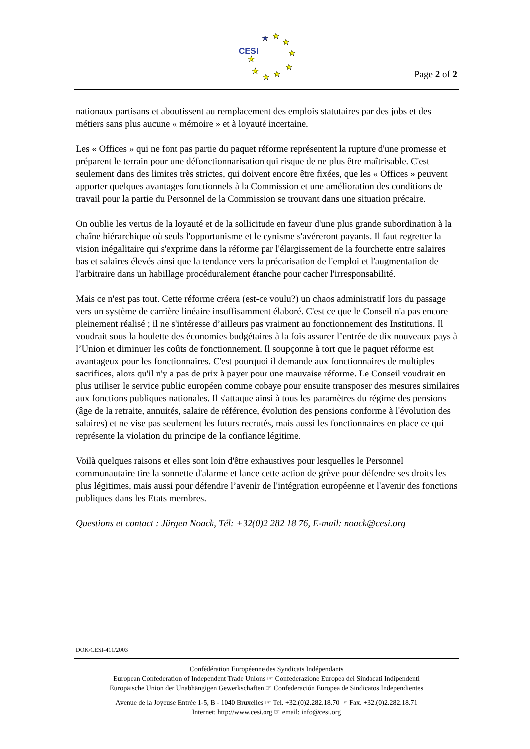CESI
★
★
★
★
★
★
★
★
★
Page 2 of 2
nationaux partisans et aboutissent au remplacement des emplois statutaires par des jobs et des métiers sans plus aucune « mémoire » et à loyauté incertaine.
Les « Offices » qui ne font pas partie du paquet réforme représentent la rupture d'une promesse et préparent le terrain pour une défonctionnarisation qui risque de ne plus être maîtrisable. C'est seulement dans des limites très strictes, qui doivent encore être fixées, que les « Offices » peuvent apporter quelques avantages fonctionnels à la Commission et une amélioration des conditions de travail pour la partie du Personnel de la Commission se trouvant dans une situation précaire.
On oublie les vertus de la loyauté et de la sollicitude en faveur d'une plus grande subordination à la chaîne hiérarchique où seuls l'opportunisme et le cynisme s'avéreront payants. Il faut regretter la vision inégalitaire qui s'exprime dans la réforme par l'élargissement de la fourchette entre salaires bas et salaires élevés ainsi que la tendance vers la précarisation de l'emploi et l'augmentation de l'arbitraire dans un habillage procéduralement étanche pour cacher l'irresponsabilité.
Mais ce n'est pas tout. Cette réforme créera (est-ce voulu?) un chaos administratif lors du passage vers un système de carrière linéaire insuffisamment élaboré. C'est ce que le Conseil n'a pas encore pleinement réalisé ; il ne s'intéresse d’ailleurs pas vraiment au fonctionnement des Institutions. Il voudrait sous la houlette des économies budgétaires à la fois assurer l’entrée de dix nouveaux pays à l’Union et diminuer les coûts de fonctionnement. Il soupçonne à tort que le paquet réforme est avantageux pour les fonctionnaires. C'est pourquoi il demande aux fonctionnaires de multiples sacrifices, alors qu'il n'y a pas de prix à payer pour une mauvaise réforme. Le Conseil voudrait en plus utiliser le service public européen comme cobaye pour ensuite transposer des mesures similaires aux fonctions publiques nationales. Il s'attaque ainsi à tous les paramètres du régime des pensions (âge de la retraite, annuités, salaire de référence, évolution des pensions conforme à l'évolution des salaires) et ne vise pas seulement les futurs recrutés, mais aussi les fonctionnaires en place ce qui représente la violation du principe de la confiance légitime.
Voilà quelques raisons et elles sont loin d'être exhaustives pour lesquelles le Personnel communautaire tire la sonnette d'alarme et lance cette action de grève pour défendre ses droits les plus légitimes, mais aussi pour défendre l’avenir de l'intégration européenne et l'avenir des fonctions publiques dans les Etats membres.
Questions et contact : Jürgen Noack, Tél: +32(0)2 282 18 76, E-mail: noack@cesi.org
DOK/CESI-411/2003
Confédération Européenne des Syndicats Indépendants
European Confederation of Independent Trade Unions ☞ Confederazione Europea dei Sindacati Indipendenti
Europäische Union der Unabhängigen Gewerkschaften ☞ Confederación Europea de Sindicatos Independientes
Avenue de la Joyeuse Entrée 1-5, B - 1040 Bruxelles ☞ Tel. +32.(0)2.282.18.70 ☞ Fax. +32.(0)2.282.18.71
Internet: http://www.cesi.org ☞ email: info@cesi.org